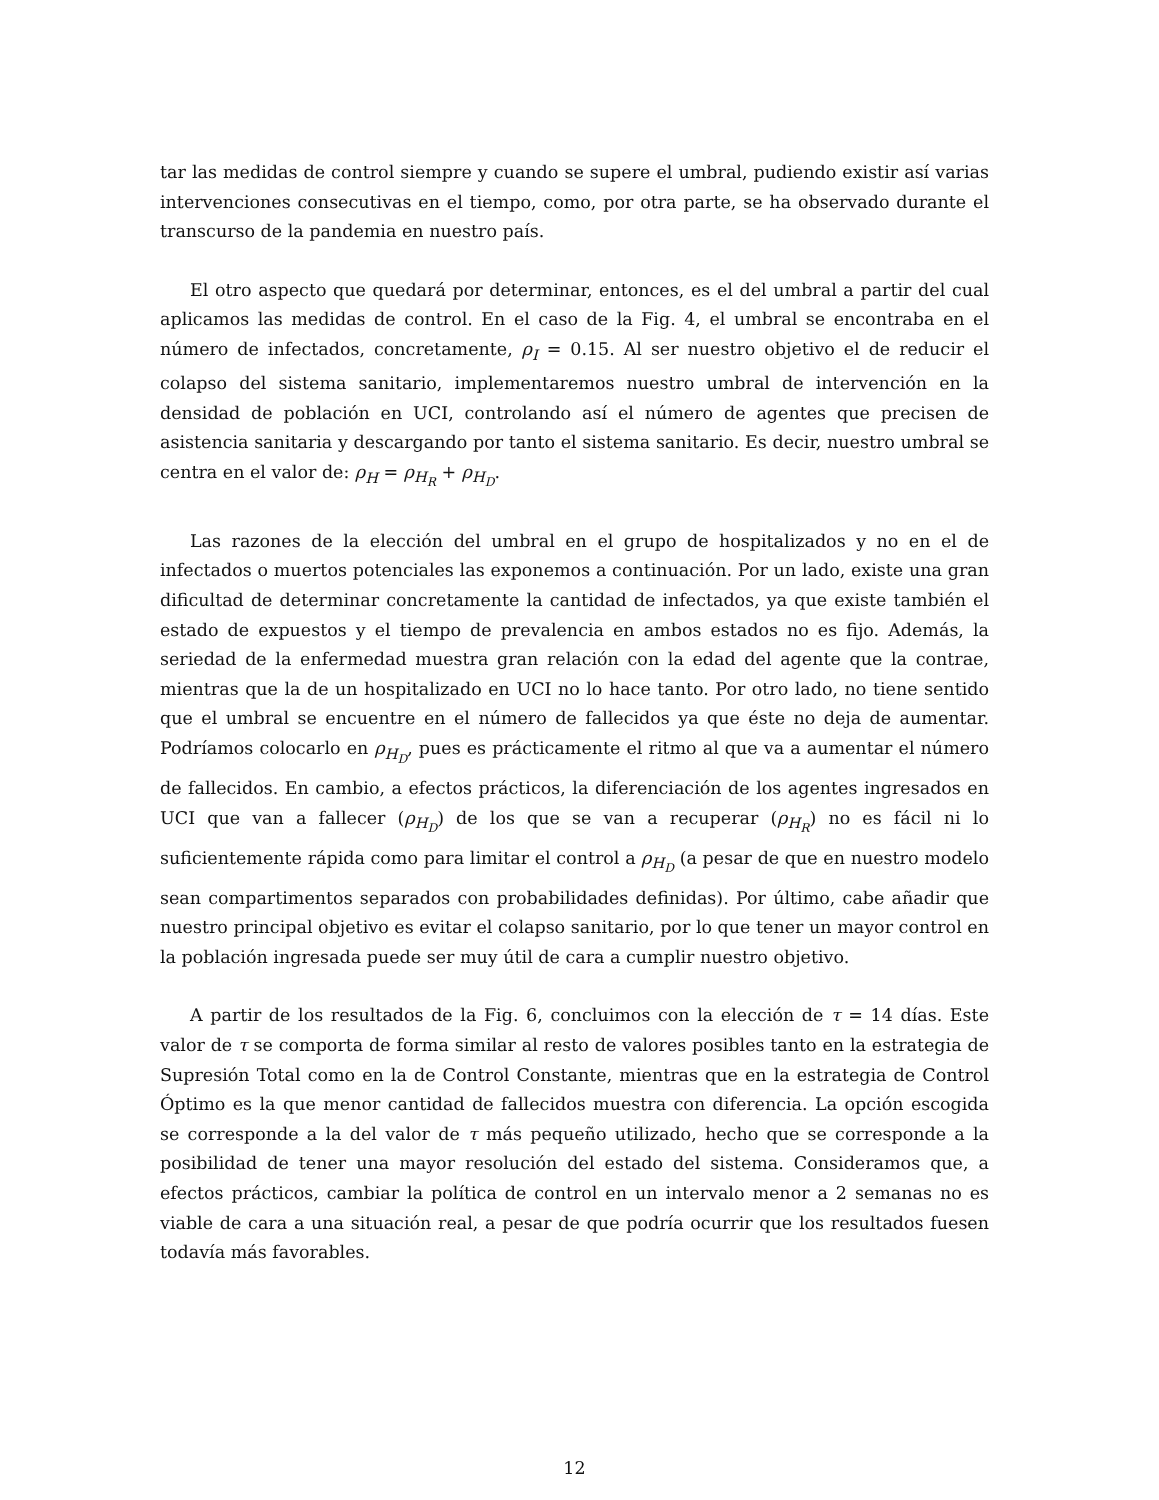tar las medidas de control siempre y cuando se supere el umbral, pudiendo existir así varias intervenciones consecutivas en el tiempo, como, por otra parte, se ha observado durante el transcurso de la pandemia en nuestro país.
El otro aspecto que quedará por determinar, entonces, es el del umbral a partir del cual aplicamos las medidas de control. En el caso de la Fig. 4, el umbral se encontraba en el número de infectados, concretamente, ρ<sub>I</sub> = 0.15. Al ser nuestro objetivo el de reducir el colapso del sistema sanitario, implementaremos nuestro umbral de intervención en la densidad de población en UCI, controlando así el número de agentes que precisen de asistencia sanitaria y descargando por tanto el sistema sanitario. Es decir, nuestro umbral se centra en el valor de: ρ<sub>H</sub> = ρ<sub>H<sub>R</sub></sub> + ρ<sub>H<sub>D</sub></sub>.
Las razones de la elección del umbral en el grupo de hospitalizados y no en el de infectados o muertos potenciales las exponemos a continuación. Por un lado, existe una gran dificultad de determinar concretamente la cantidad de infectados, ya que existe también el estado de expuestos y el tiempo de prevalencia en ambos estados no es fijo. Además, la seriedad de la enfermedad muestra gran relación con la edad del agente que la contrae, mientras que la de un hospitalizado en UCI no lo hace tanto. Por otro lado, no tiene sentido que el umbral se encuentre en el número de fallecidos ya que éste no deja de aumentar. Podríamos colocarlo en ρ<sub>H<sub>D</sub></sub>, pues es prácticamente el ritmo al que va a aumentar el número de fallecidos. En cambio, a efectos prácticos, la diferenciación de los agentes ingresados en UCI que van a fallecer (ρ<sub>H<sub>D</sub></sub>) de los que se van a recuperar (ρ<sub>H<sub>R</sub></sub>) no es fácil ni lo suficientemente rápida como para limitar el control a ρ<sub>H<sub>D</sub></sub> (a pesar de que en nuestro modelo sean compartimentos separados con probabilidades definidas). Por último, cabe añadir que nuestro principal objetivo es evitar el colapso sanitario, por lo que tener un mayor control en la población ingresada puede ser muy útil de cara a cumplir nuestro objetivo.
A partir de los resultados de la Fig. 6, concluimos con la elección de τ = 14 días. Este valor de τ se comporta de forma similar al resto de valores posibles tanto en la estrategia de Supresión Total como en la de Control Constante, mientras que en la estrategia de Control Óptimo es la que menor cantidad de fallecidos muestra con diferencia. La opción escogida se corresponde a la del valor de τ más pequeño utilizado, hecho que se corresponde a la posibilidad de tener una mayor resolución del estado del sistema. Consideramos que, a efectos prácticos, cambiar la política de control en un intervalo menor a 2 semanas no es viable de cara a una situación real, a pesar de que podría ocurrir que los resultados fuesen todavía más favorables.
12